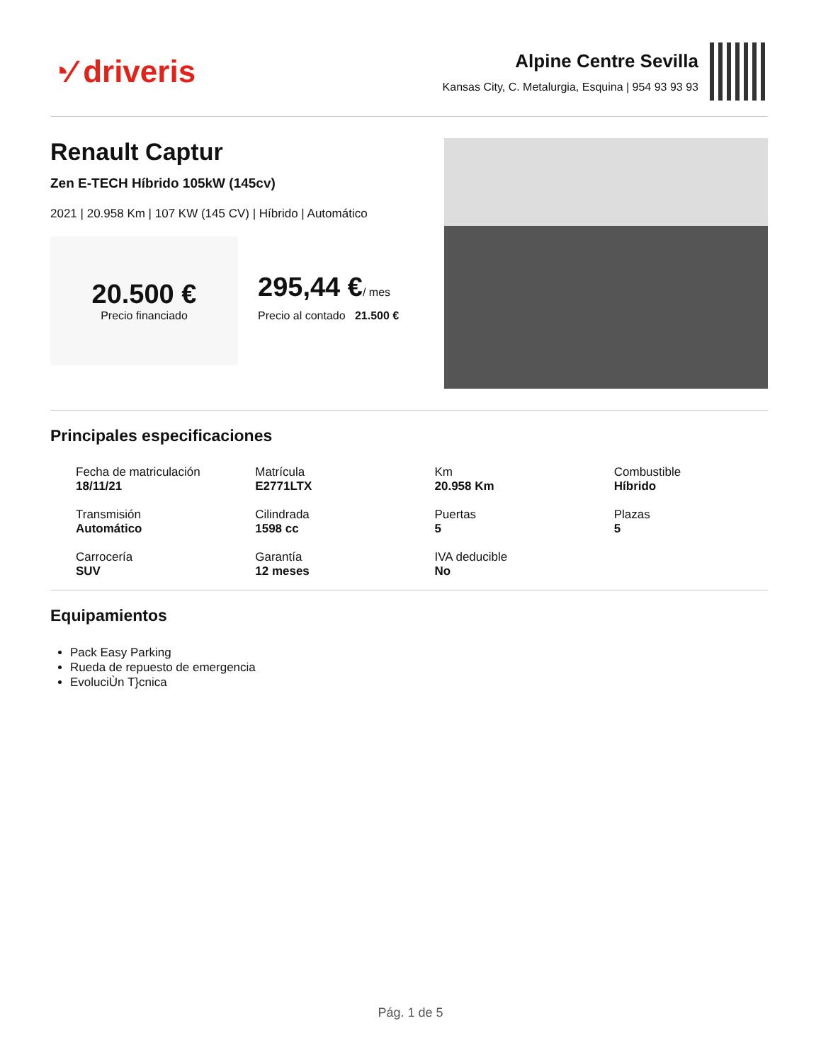◔⁄ driveris
Alpine Centre Sevilla
Kansas City, C. Metalurgia, Esquina | 954 93 93 93
Renault Captur
Zen E-TECH Híbrido 105kW (145cv)
2021 | 20.958 Km | 107 KW (145 CV) | Híbrido | Automático
20.500 €
Precio financiado
295,44 €/ mes
Precio al contado 21.500 €
Principales especificaciones
Fecha de matriculación
18/11/21
Matrícula
E2771LTX
Km
20.958 Km
Combustible
Híbrido
Transmisión
Automático
Cilindrada
1598 cc
Puertas
5
Plazas
5
Carrocería
SUV
Garantía
12 meses
IVA deducible
No
Equipamientos
Pack Easy Parking
Rueda de repuesto de emergencia
EvoluciÙn T}cnica
Pág. 1 de 5